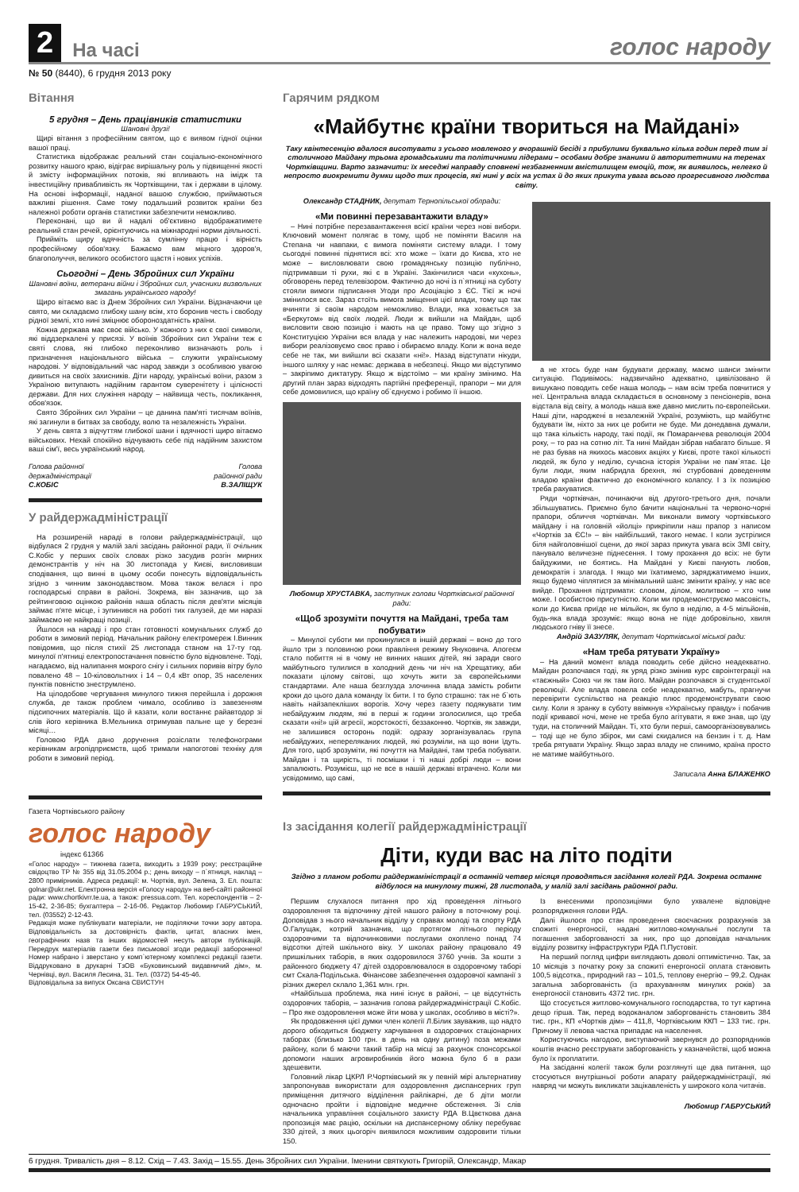2 На часі голос народу
№ 50 (8440), 6 грудня 2013 року
Вітання
5 грудня – День працівників статистики
Шановні друзі!
Щирі вітання з професійним святом, що є виявом гідної оцінки вашої праці.
Статистика відображає реальний стан соціально-економічного розвитку нашого краю, відіграє вирішальну роль у підвищенні якості й змісту інформаційних потоків, які впливають на імідж та інвестиційну привабливість як Чортківщини, так і держави в цілому. На основі інформації, наданої вашою службою, приймаються важливі рішення. Саме тому подальший розвиток країни без належної роботи органів статистики забезпечити неможливо.
Переконані, що ви й надалі об'єктивно відображатимете реальний стан речей, орієнтуючись на міжнародні норми діяльності.
Прийміть щиру вдячність за сумлінну працю і вірність професійному обов'язку. Бажаємо вам міцного здоров'я, благополуччя, великого особистого щастя і нових успіхів.
Сьогодні – День Збройних сил України
Шановні воїни, ветерани війни і Збройних сил, учасники визвольних змагань українського народу!
Щиро вітаємо вас із Днем Збройних сил України. Відзначаючи це свято, ми складаємо глибоку шану всім, хто боронив честь і свободу рідної землі, хто нині зміцнює обороноздатність країни.
Кожна держава має своє військо. У кожного з них є свої символи, які віддзеркалені у присязі. У воїнів Збройних сил України теж є святі слова, які глибоко переконливо визначають роль і призначення національного війська – служити українському народові. У відповідальний час народ завжди з особливою увагою дивиться на своїх захисників. Діти народу, українські воїни, разом з Україною витупають надійним гарантом суверенітету і цілісності держави. Для них служіння народу – найвища честь, покликання, обов'язок.
Свято Збройних сил України – це данина пам'яті тисячам воїнів, які загинули в битвах за свободу, волю та незалежність України.
У день свята з відчуттям глибокої шани і вдячності щиро вітаємо військових. Нехай спокійно відчувають себе під надійним захистом ваші сім'ї, весь український народ.
Голова районної
держадміністрації
С.КОБІС
Голова
районної ради
В.ЗАЛІЩУК
У райдержадміністрації
На розширеній нараді в голови райдержадміністрації, що відбулася 2 грудня у малій залі засідань районної ради, її очільник С.Кобіс у перших своїх словах різко засудив розгін мирних демонстрантів у ніч на 30 листопада у Києві, висловивши сподівання, що винні в цьому особи понесуть відповідальність згідно з чинним законодавством. Мова також велася і про господарські справи в районі. Зокрема, він зазначив, що за рейтинговою оцінкою районів наша область після дев'яти місяців займає п'яте місце, і зупинився на роботі тих галузей, де ми наразі займаємо не найкращі позиції.
Йшлося на нараді і про стан готовності комунальних служб до роботи в зимовий період. Начальник району електромереж І.Винник повідомив, що після стихії 25 листопада станом на 17-ту год. минулої п'ятниці електропостачання повністю було відновлене. Тоді, нагадаємо, від налипання мокрого снігу і сильних поривів вітру було повалено 48 – 10-кіловольтних і 14 – 0,4 кВт опор, 35 населених пунктів повністю знеструмлено.
На цілодобове чергування минулого тижня перейшла і дорожня служба, де також проблем чимало, особливо із завезенням підсипочних матеріалів. Що й казати, коли востаннє райавтодор зі слів його керівника В.Мельника отримував пальне ще у березні місяці…
Головою РДА дано доручення розіслати телефонограми керівникам агропідприємств, щоб тримали напоготові техніку для роботи в зимовий період.
Газета Чортківського району
голос народу
індекс 61366
«Голос народу» – тижнева газета, виходить з 1939 року; реєстраційне свідоцтво ТР № 355 від 31.05.2004 р.; день виходу – п`ятниця, наклад – 2800 примірників. Адреса редакції: м. Чортків, вул. Зелена, 3. Ел. пошта: golnar@ukr.net. Електронна версія «Голосу народу» на веб-сайті районної ради: www.chortkivrr.te.ua, а також: pressua.com. Тел. кореспондентів – 2-15-42, 2-36-85; бухгалтера – 2-16-06. Редактор Любомир ГАБРУСЬКИЙ, тел. (03552) 2-12-43.
Редакція може публікувати матеріали, не поділяючи точки зору автора. Відповідальність за достовірність фактів, цитат, власних імен, географічних назв та інших відомостей несуть автори публікацій. Передрук матеріалів газети без письмової згоди редакції заборонено! Номер набрано і зверстано у комп`ютерному комплексі редакції газети. Віддруковано в друкарні ТзОВ «Буковинський видавничий дім», м. Чернівці, вул. Василя Лесина, 31. Тел. (0372) 54-45-46.
Відповідальна за випуск Оксана СВИСТУН
Гарячим рядком
«Майбутнє країни твориться на Майдані»
Таку квінтесенцію вдалося висотувати з усього мовленого у вчорашній бесіді з прибулими буквально кілька годин перед тим зі столичного Майдану трьома громадськими та політичними лідерами – особами добре знаними й авторитетними на теренах Чортківщини. Варто зазначити: їх меседжі направду сповнені незбагненним вмістилищем емоцій, тож, як виявилось, нелегко й непросто виокремити думки щодо тих процесів, які нині у всіх на устах й до яких прикута увага всього прогресивного людства світу.
Олександр СТАДНИК, депутат Тернопільської облради:
«Ми повинні перезавантажити владу»
– Нині потрібне перезавантаження всієї країни через нові вибори. Ключовий момент полягає в тому, щоб не поміняти Василя на Степана чи навпаки, є вимога поміняти систему влади. І тому сьогодні повинні піднятися всі: хто може – їхати до Києва, хто не може – висловлювати свою громадянську позицію публічно, підтримавши ті рухи, які є в Україні. Закінчилися часи «кухонь», обговорень перед телевізором. Фактично до ночі із п`ятниці на суботу стояли вимоги підписання Угоди про Асоціацію з ЄС. Тієї ж ночі змінилося все. Зараз стоїть вимога зміщення цієї влади, тому що так вчиняти зі своїм народом неможливо. Влади, яка ховається за «Беркутом» від своїх людей. Люди ж вийшли на Майдан, щоб висловити свою позицію і мають на це право. Тому що згідно з Конституцією України вся влада у нас належить народові, ми через вибори реалізовуємо своє право і обираємо владу. Коли ж вона веде себе не так, ми вийшли всі сказати «ні!». Назад відступати нікуди, іншого шляху у нас немає: держава в небезпеці. Якщо ми відступимо – закріпимо диктатуру. Якщо ж відстоїмо – ми країну змінимо. На другий план зараз відходять партійні преференції, прапори – ми для себе домовилися, що країну об`єднуємо і робимо її іншою.
Любомир ХРУСТАВКА, заступник голови Чортківської районної ради:
«Щоб зрозуміти почуття на Майдані, треба там побувати»
– Минулої суботи ми прокинулися в іншій державі – воно до того йшло три з половиною роки правління режиму Януковича. Апогеєм стало побиття ні в чому не винних наших дітей, які заради свого майбутнього тулилися в холодний день чи ніч на Хрещатику, аби показати цілому світові, що хочуть жити за європейськими стандартами. Але наша безглузда злочинна влада замість робити кроки до цього дала команду їх бити. І то було страшно: так не б`ють навіть найзапекліших ворогів. Хочу через газету подякувати тим небайдужим людям, які в перші ж години зголосилися, що треба сказати «ні!» цій агресії, жорстокості, беззаконню. Чортків, як завжди, не залишився осторонь подій: одразу зорганізувалась група небайдужих, непереляканих людей, які розуміли, на що вони їдуть. Для того, щоб зрозуміти, які почуття на Майдані, там треба побувати. Майдан і та щирість, ті посмішки і ті наші добрі люди – вони запалюють. Розумієш, що не все в нашій державі втрачено. Коли ми усвідомимо, що самі,
а не хтось буде нам будувати державу, маємо шанси змінити ситуацію. Подивімось: надзвичайно адекватно, цивілізовано й вишукано поводить себе наша молодь – нам всім треба повчитися у неї. Центральна влада складається в основному з пенсіонерів, вона відстала від світу, а молодь наша вже давно мислить по-європейськи. Наші діти, народжені в незалежній Україні, розуміють, що майбутнє будувати їм, ніхто за них це робити не буде. Ми донедавна думали, що така кількість народу, такі події, як Помаранчева революція 2004 року, – то раз на сотню літ. Та нині Майдан зібрав набагато більше. Я не раз бував на якихось масових акціях у Києві, проте такої кількості людей, як було у неділю, сучасна історія України не пам`ятає. Це були люди, яким набридла брехня, які стурбовані доведенням владою країни фактично до економічного колапсу. І з їх позицією треба рахуватися.
Ряди чортківчан, починаючи від другого-третього дня, почали збільшуватись. Приємно було бачити національні та червоно-чорні прапори, обличчя чортківчан. Ми виконали вимогу чортківського майдану і на головній «йолці» прикріпили наш прапор з написом «Чортків за ЄС!» – він найбільший, такого немає. І коли зустрілися біля найголовнішої сцени, до якої зараз прикута увага всіх ЗМІ світу, панувало величезне піднесення. І тому прохання до всіх: не бути байдужими, не боятись. На Майдані у Києві панують любов, демократія і злагода. І якщо ми їхатимемо, заряджатимемо інших, якщо будемо чіплятися за мінімальний шанс змінити країну, у нас все вийде. Прохання підтримати: словом, ділом, молитвою – хто чим може. І особистою присутністю. Коли ми продемонструємо масовість, коли до Києва приїде не мільйон, як було в неділю, а 4-5 мільйонів, будь-яка влада зрозуміє: якщо вона не піде добровільно, хвиля людського гніву її знесе.
Андрій ЗАЗУЛЯК, депутат Чортківської міської ради:
«Нам треба рятувати Україну»
– На даний момент влада поводить себе дійсно неадекватно. Майдан розпочався тоді, як уряд різко змінив курс євроінтеграції на «таєжный» Союз чи як там його. Майдан розпочався зі студентської революції. Але влада повела себе неадекватно, мабуть, прагнучи перевірити суспільство на реакцію плюс продемонструвати свою силу. Коли я зранку в суботу ввімкнув «Українську правду» і побачив події кривавої ночі, мене не треба було агітувати, я вже знав, що їду туди, на столичний Майдан. Ті, хто були перші, самоорганізовувались – тоді ще не було збірок, ми самі скидалися на бензин і т. д. Нам треба рятувати Україну. Якщо зараз владу не спинимо, країна просто не матиме майбутнього.
Записала Анна БЛАЖЕНКО
Із засідання колегії райдержадміністрації
Діти, куди вас на літо подіти
Згідно з планом роботи райдержаміністрації в останній четвер місяця проводяться засідання колегії РДА. Зокрема останнє відбулося на минулому тижні, 28 листопада, у малій залі засідань районної ради.
Першим слухалося питання про хід проведення літнього оздоровлення та відпочинку дітей нашого району в поточному році. Доповідав з нього начальник відділу у справах молоді та спорту РДА О.Галущак, котрий зазначив, що протягом літнього періоду оздоровчими та відпочинковими послугами охоплено понад 74 відсотки дітей шкільного віку. У школах району працювало 49 пришкільних таборів, в яких оздоровилося 3760 учнів. За кошти з районного бюджету 47 дітей оздоровлювалося в оздоровчому таборі смт Скала-Подільська. Фінансове забезпечення оздоровчої кампанії з різних джерел склало 1,361 млн. грн.
«Найбільша проблема, яка нині існує в районі, – це відсутність оздоровчих таборів, – зазначив голова райдержадміністрації С.Кобіс. – Про яке оздоровлення може йти мова у школах, особливо в місті?».
Як продовження цієї думки член колегії Л.Білик зауважив, що надто дорого обходиться бюджету харчування в оздоровчих стаціонарних таборах (близько 100 грн. в день на одну дитину) поза межами району, коли б маючи такий табір на місці за рахунок спонсорської допомоги наших агровиробників його можна було б в рази здешевити.
Головний лікар ЦКРЛ Р.Чортківський як у певній мірі альтернативу запропонував використати для оздоровлення диспансерних груп приміщення дитячого відділення райлікарні, де б діти могли одночасно пройти і відповідне медичне обстеження. Зі слів начальника управління соціального захисту РДА В.Цвєткова дана пропозиція має рацію, оскільки на диспансерному обліку перебуває 330 дітей, з яких цьогоріч виявилося можливим оздоровити тільки 150.
Із внесеними пропозиціями було ухвалене відповідне розпорядження голови РДА.
Далі йшлося про стан проведення своєчасних розрахунків за спожиті енергоносії, надані житлово-комунальні послуги та погашення заборгованості за них, про що доповідав начальник відділу розвитку інфраструктури РДА П.Пустовіт.
На перший погляд цифри виглядають доволі оптимістично. Так, за 10 місяців з початку року за спожиті енергоносії оплата становить 100,5 відсотка., природний газ – 101,5, теплову енергію – 99,2. Однак загальна заборгованість (із врахуванням минулих років) за енергоносії становить 4372 тис. грн.
Що стосується житлово-комунального господарства, то тут картина дещо гірша. Так, перед водоканалом заборгованість становить 384 тис. грн., КП «Чортків дім» – 411,8, Чортківським ККП – 133 тис. грн. Причому її левова частка припадає на населення.
Користуючись нагодою, виступаючий звернувся до розпорядників коштів вчасно реєструвати заборгованість у казначействі, щоб можна було їх проплатити.
На засіданні колегії також були розглянуті ще два питання, що стосуються внутрішньої роботи апарату райдержадміністрації, які навряд чи можуть викликати зацікавленість у широкого кола читачів.
Любомир ГАБРУСЬКИЙ
6 грудня. Тривалість дня – 8.12. Схід – 7.43. Захід – 15.55. День Збройних сил України. Іменини святкують Григорій, Олександр, Макар